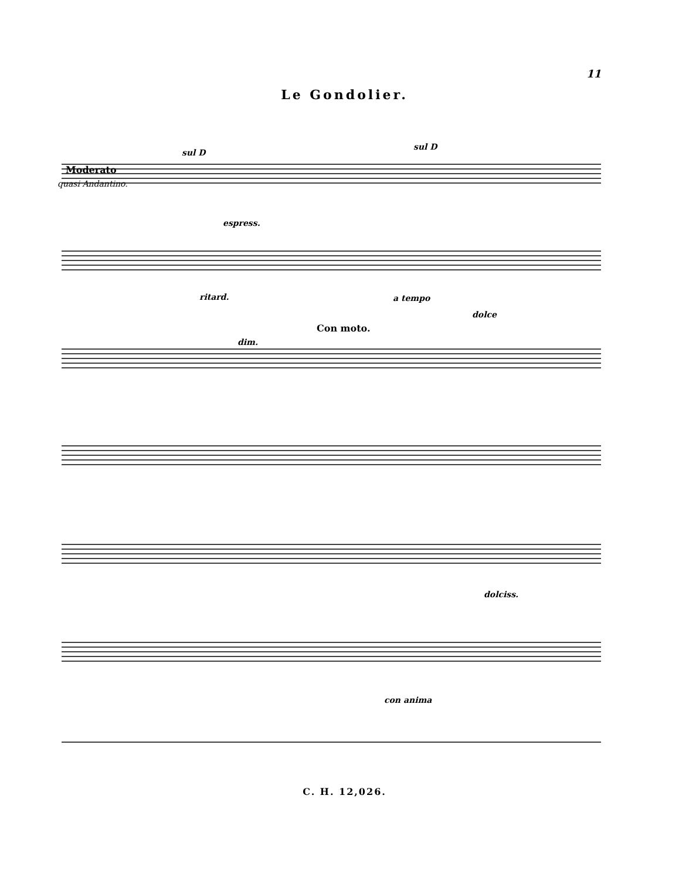11
Le Gondolier.
Moderato
quasi Andantino.
sul D
sul D
espress.
ritard. a tempo
dim.
Con moto.
dolce
dolciss.
con anima
C. H. 12,026.